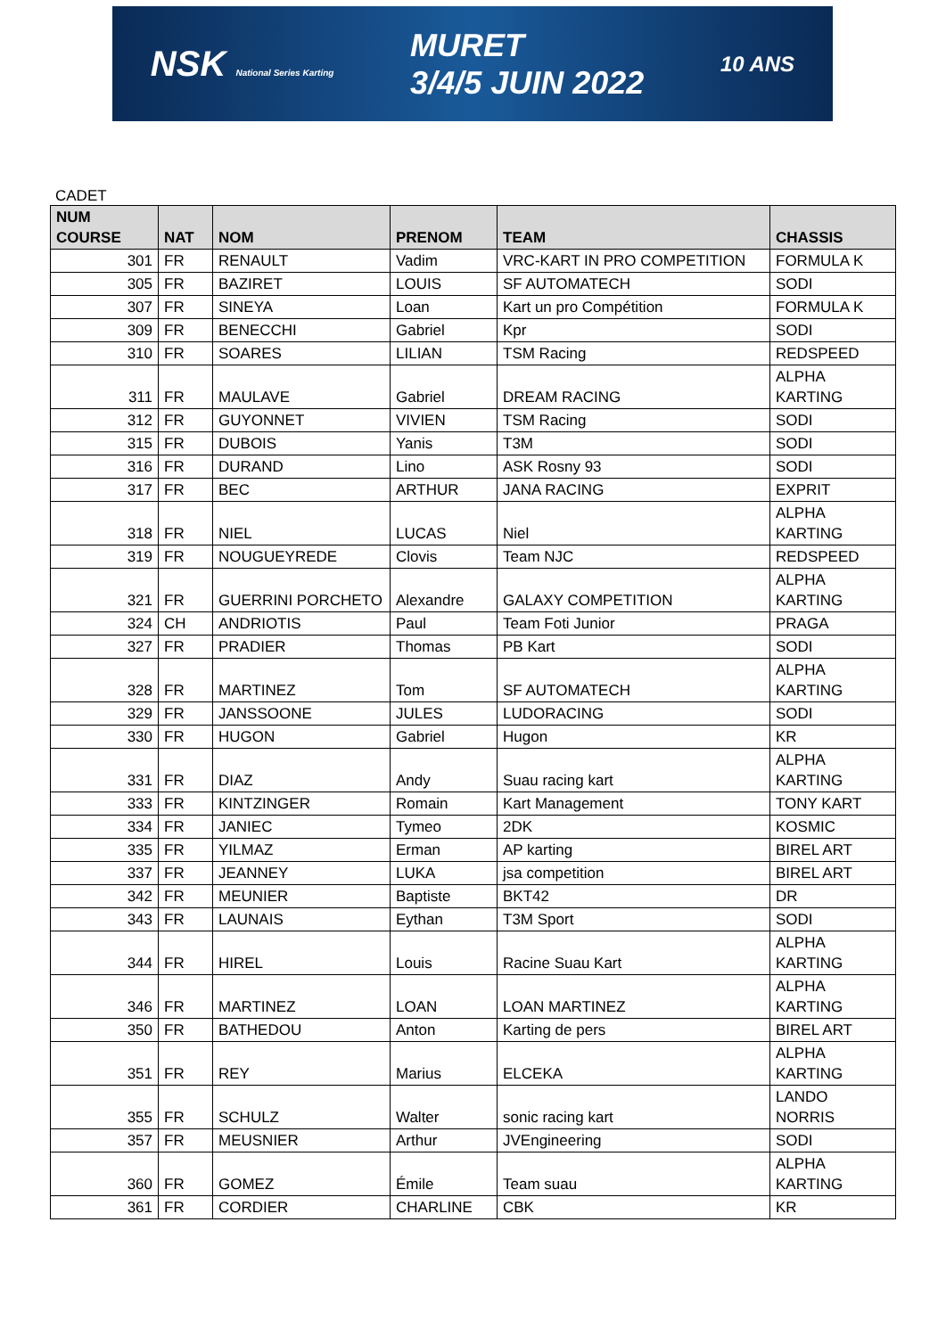NSK National Series Karting MURET
3/4/5 JUIN 2022 10 ANS
CADET
| NUM COURSE | NAT | NOM | PRENOM | TEAM | CHASSIS |
| --- | --- | --- | --- | --- | --- |
| 301 | FR | RENAULT | Vadim | VRC-KART IN PRO COMPETITION | FORMULA K |
| 305 | FR | BAZIRET | LOUIS | SF AUTOMATECH | SODI |
| 307 | FR | SINEYA | Loan | Kart un pro Compétition | FORMULA K |
| 309 | FR | BENECCHI | Gabriel | Kpr | SODI |
| 310 | FR | SOARES | LILIAN | TSM Racing | REDSPEED |
| 311 | FR | MAULAVE | Gabriel | DREAM RACING | ALPHA KARTING |
| 312 | FR | GUYONNET | VIVIEN | TSM Racing | SODI |
| 315 | FR | DUBOIS | Yanis | T3M | SODI |
| 316 | FR | DURAND | Lino | ASK Rosny 93 | SODI |
| 317 | FR | BEC | ARTHUR | JANA RACING | EXPRIT |
| 318 | FR | NIEL | LUCAS | Niel | ALPHA KARTING |
| 319 | FR | NOUGUEYREDE | Clovis | Team NJC | REDSPEED |
| 321 | FR | GUERRINI PORCHETO | Alexandre | GALAXY COMPETITION | ALPHA KARTING |
| 324 | CH | ANDRIOTIS | Paul | Team Foti Junior | PRAGA |
| 327 | FR | PRADIER | Thomas | PB Kart | SODI |
| 328 | FR | MARTINEZ | Tom | SF AUTOMATECH | ALPHA KARTING |
| 329 | FR | JANSSOONE | JULES | LUDORACING | SODI |
| 330 | FR | HUGON | Gabriel | Hugon | KR |
| 331 | FR | DIAZ | Andy | Suau racing kart | ALPHA KARTING |
| 333 | FR | KINTZINGER | Romain | Kart Management | TONY KART |
| 334 | FR | JANIEC | Tymeo | 2DK | KOSMIC |
| 335 | FR | YILMAZ | Erman | AP karting | BIREL ART |
| 337 | FR | JEANNEY | LUKA | jsa competition | BIREL ART |
| 342 | FR | MEUNIER | Baptiste | BKT42 | DR |
| 343 | FR | LAUNAIS | Eythan | T3M Sport | SODI |
| 344 | FR | HIREL | Louis | Racine Suau Kart | ALPHA KARTING |
| 346 | FR | MARTINEZ | LOAN | LOAN MARTINEZ | ALPHA KARTING |
| 350 | FR | BATHEDOU | Anton | Karting de pers | BIREL ART |
| 351 | FR | REY | Marius | ELCEKA | ALPHA KARTING |
| 355 | FR | SCHULZ | Walter | sonic racing kart | LANDO NORRIS |
| 357 | FR | MEUSNIER | Arthur | JVEngineering | SODI |
| 360 | FR | GOMEZ | Émile | Team suau | ALPHA KARTING |
| 361 | FR | CORDIER | CHARLINE | CBK | KR |